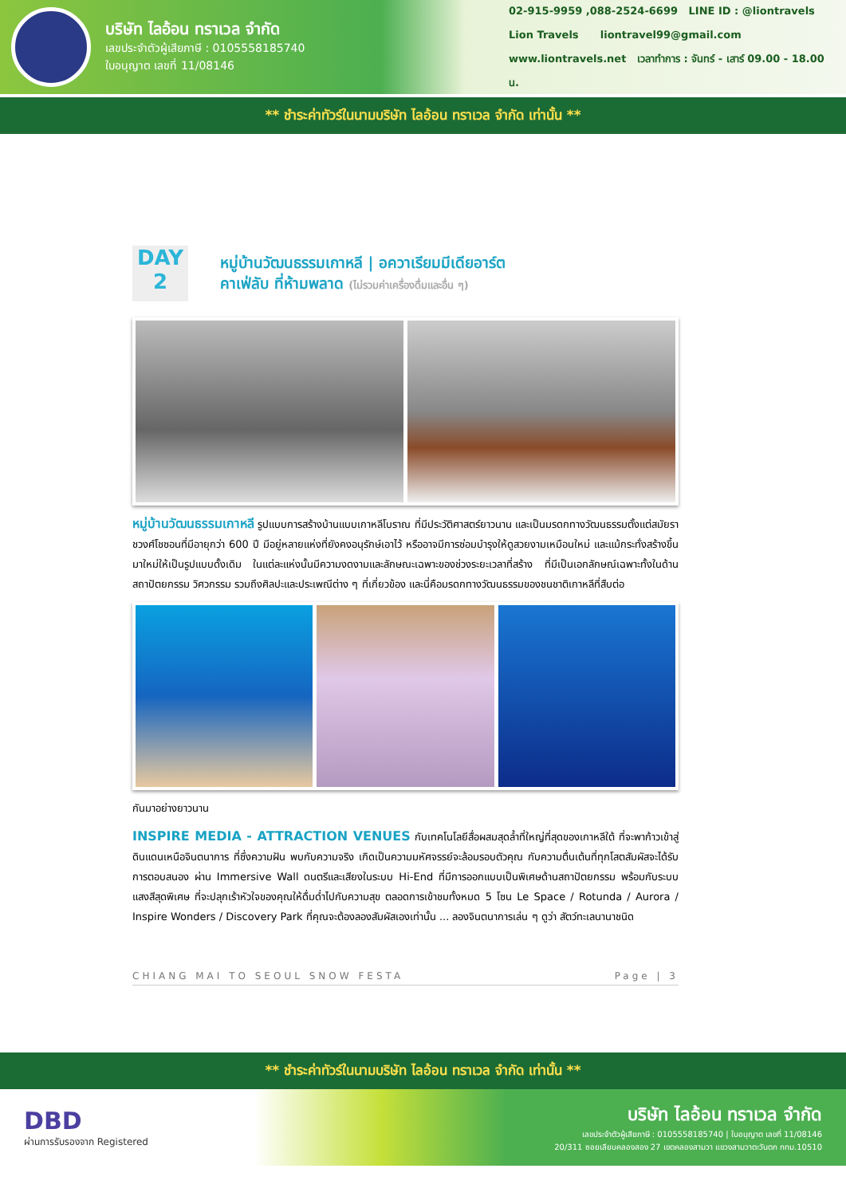บริษัท ไลอ้อน ทราเวล จำกัด
เลขประจำตัวผู้เสียภาษี : 0105558185740
ใบอนุญาต เลขที่ 11/08146
02-915-9959 ,088-2524-6699 LINE ID : @liontravels
Lion Travels liontravel99@gmail.com
www.liontravels.net เวลาทำการ : จันทร์ - เสาร์ 09.00 - 18.00 น.
** ชำระค่าทัวร์ในนามบริษัท ไลอ้อน ทราเวล จำกัด เท่านั้น **
DAY
2
หมู่บ้านวัฒนธรรมเกาหลี | อควาเรียมมีเดียอาร์ต
คาเฟ่ลับ ที่ห้ามพลาด (ไม่รวมค่าเครื่องดื่มและอื่น ๆ)
หมู่บ้านวัฒนธรรมเกาหลี รูปแบบการสร้างบ้านแบบเกาหลีโบราณ ที่มีประวัติศาสตร์ยาวนาน และเป็นมรดกทางวัฒนธรรมตั้งแต่สมัยราชวงศ์โชซอนที่มีอายุกว่า 600 ปี มีอยู่หลายแห่งที่ยังคงอนุรักษ์เอาไว้ หรืออาจมีการซ่อมบำรุงให้ดูสวยงามเหมือนใหม่ และแม้กระทั่งสร้างขึ้นมาใหม่ให้เป็นรูปแบบดั้งเดิม ในแต่ละแห่งนั้นมีความงดงามและลักษณะเฉพาะของช่วงระยะเวลาที่สร้าง ที่มีเป็นเอกลักษณ์เฉพาะทั้งในด้านสถาปัตยกรรม วิศวกรรม รวมถึงศิลปะและประเพณีต่าง ๆ ที่เกี่ยวข้อง และนี่คือมรดกทางวัฒนธรรมของชนชาติเกาหลีที่สืบต่อ
กันมาอย่างยาวนาน
INSPIRE MEDIA - ATTRACTION VENUES กับเทคโนโลยีสื่อผสมสุดล้ำที่ใหญ่ที่สุดของเกาหลีใต้ ที่จะพาก้าวเข้าสู่ดินแดนเหนือจินตนาการ ที่ซึ่งความฝัน พบกับความจริง เกิดเป็นความมหัศจรรย์จะล้อมรอบตัวคุณ กับความตื่นเต้นที่ทุกโสตสัมผัสจะได้รับการตอบสนอง ผ่าน Immersive Wall ดนตรีและเสียงในระบบ Hi-End ที่มีการออกแบบเป็นพิเศษด้านสถาปัตยกรรม พร้อมกับระบบแสงสีสุดพิเศษ ที่จะปลุกเร้าหัวใจของคุณให้ดื่มด่ำไปกับความสุข ตลอดการเข้าชมทั้งหมด 5 โซน Le Space / Rotunda / Aurora / Inspire Wonders / Discovery Park ที่คุณจะต้องลองสัมผัสเองเท่านั้น ... ลองจินตนาการเล่น ๆ ดูว่า สัตว์ทะเลนานาชนิด
CHIANG MAI TO SEOUL SNOW FESTA Page | 3
** ชำระค่าทัวร์ในนามบริษัท ไลอ้อน ทราเวล จำกัด เท่านั้น **
DBD
ผ่านการรับรองจาก Registered
บริษัท ไลอ้อน ทราเวล จำกัด
เลขประจำตัวผู้เสียภาษี : 0105558185740 | ใบอนุญาต เลขที่ 11/08146
20/311 ซอยเลียบคลองสอง 27 เขตคลองสามวา แขวงสามวาตะวันตก กทม.10510